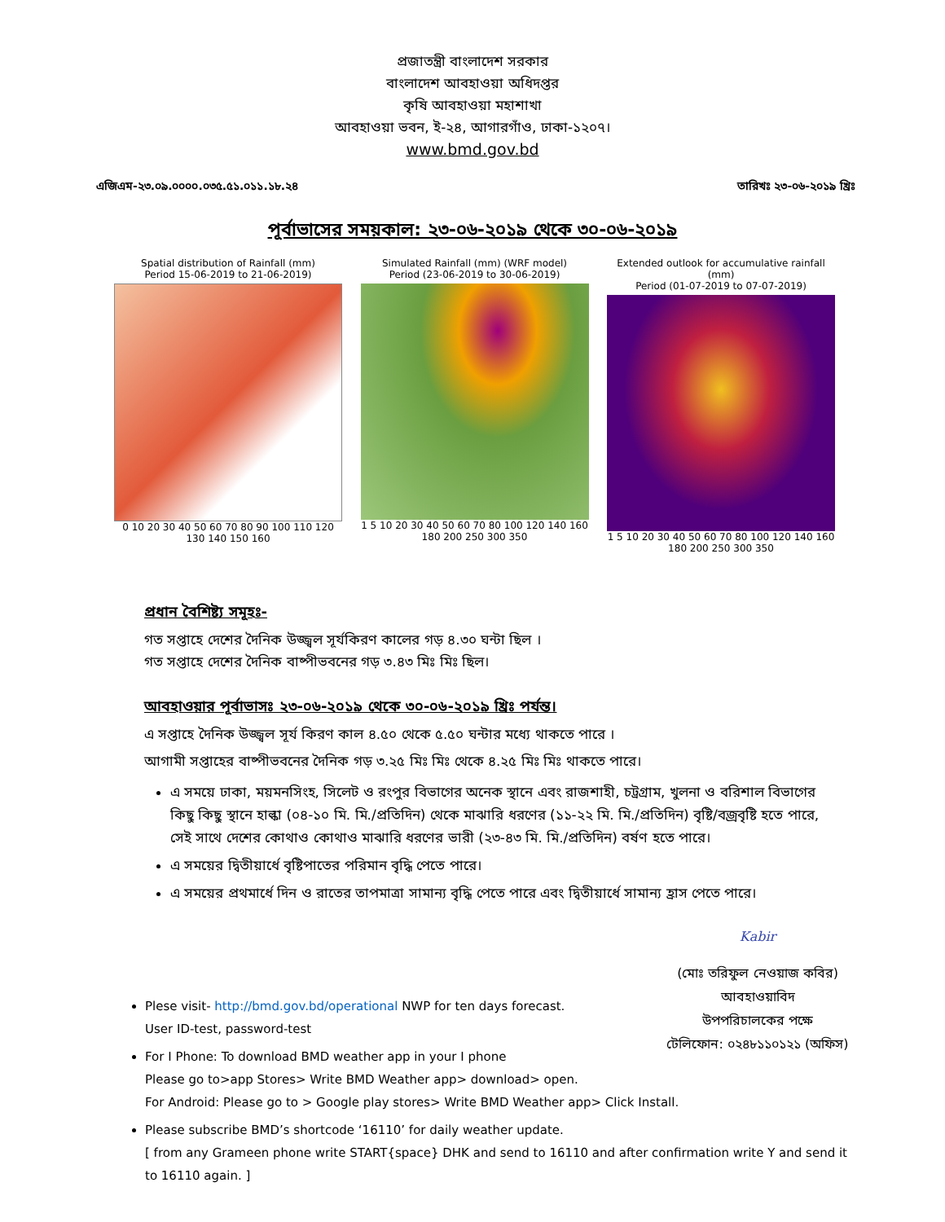প্রজাতন্ত্রী বাংলাদেশ সরকার
বাংলাদেশ আবহাওয়া অধিদপ্তর
কৃষি আবহাওয়া মহাশাখা
আবহাওয়া ভবন, ই-২৪, আগারগাঁও, ঢাকা-১২০৭।
www.bmd.gov.bd
এজিএম-২৩.০৯.০০০০.০৩৫.৫১.০১১.১৮.২৪ তারিখঃ ২৩-০৬-২০১৯ খ্রিঃ
পূর্বাভাসের সময়কাল: ২৩-০৬-২০১৯ থেকে ৩০-০৬-২০১৯
Spatial distribution of Rainfall (mm)
Period 15-06-2019 to 21-06-2019)
0 10 20 30 40 50 60 70 80 90 100 110 120 130 140 150 160
Simulated Rainfall (mm) (WRF model)
Period (23-06-2019 to 30-06-2019)
1 5 10 20 30 40 50 60 70 80 100 120 140 160 180 200 250 300 350
Extended outlook for accumulative rainfall (mm)
Period (01-07-2019 to 07-07-2019)
1 5 10 20 30 40 50 60 70 80 100 120 140 160 180 200 250 300 350
প্রধান বৈশিষ্ট্য সমূহঃ-
গত সপ্তাহে দেশের দৈনিক উজ্জ্বল সূর্যকিরণ কালের গড় ৪.৩০ ঘন্টা ছিল ।
গত সপ্তাহে দেশের দৈনিক বাষ্পীভবনের গড় ৩.৪৩ মিঃ মিঃ ছিল।
আবহাওয়ার পূর্বাভাসঃ ২৩-০৬-২০১৯ থেকে ৩০-০৬-২০১৯ খ্রিঃ পর্যন্ত।
এ সপ্তাহে দৈনিক উজ্জ্বল সূর্য কিরণ কাল ৪.৫০ থেকে ৫.৫০ ঘন্টার মধ্যে থাকতে পারে ।
আগামী সপ্তাহের বাষ্পীভবনের দৈনিক গড় ৩.২৫ মিঃ মিঃ থেকে ৪.২৫ মিঃ মিঃ থাকতে পারে।
এ সময়ে ঢাকা, ময়মনসিংহ, সিলেট ও রংপুর বিভাগের অনেক স্থানে এবং রাজশাহী, চট্রগ্রাম, খুলনা ও বরিশাল বিভাগের কিছু কিছু স্থানে হাল্কা (০৪-১০ মি. মি./প্রতিদিন) থেকে মাঝারি ধরণের (১১-২২ মি. মি./প্রতিদিন) বৃষ্টি/বজ্রবৃষ্টি হতে পারে, সেই সাথে দেশের কোথাও কোথাও মাঝারি ধরণের ভারী (২৩-৪৩ মি. মি./প্রতিদিন) বর্ষণ হতে পারে।
এ সময়ের দ্বিতীয়ার্ধে বৃষ্টিপাতের পরিমান বৃদ্ধি পেতে পারে।
এ সময়ের প্রথমার্ধে দিন ও রাতের তাপমাত্রা সামান্য বৃদ্ধি পেতে পারে এবং দ্বিতীয়ার্ধে সামান্য হ্রাস পেতে পারে।
Kabir
(মোঃ তরিফুল নেওয়াজ কবির)
আবহাওয়াবিদ
উপপরিচালকের পক্ষে
টেলিফোন: ০২৪৮১১০১২১ (অফিস)
Plese visit- http://bmd.gov.bd/operational NWP for ten days forecast.
User ID-test, password-test
For I Phone: To download BMD weather app in your I phone
Please go to>app Stores> Write BMD Weather app> download> open.
For Android: Please go to > Google play stores> Write BMD Weather app> Click Install.
Please subscribe BMD’s shortcode ‘16110’ for daily weather update.
[ from any Grameen phone write START{space} DHK and send to 16110 and after confirmation write Y and send it to 16110 again. ]